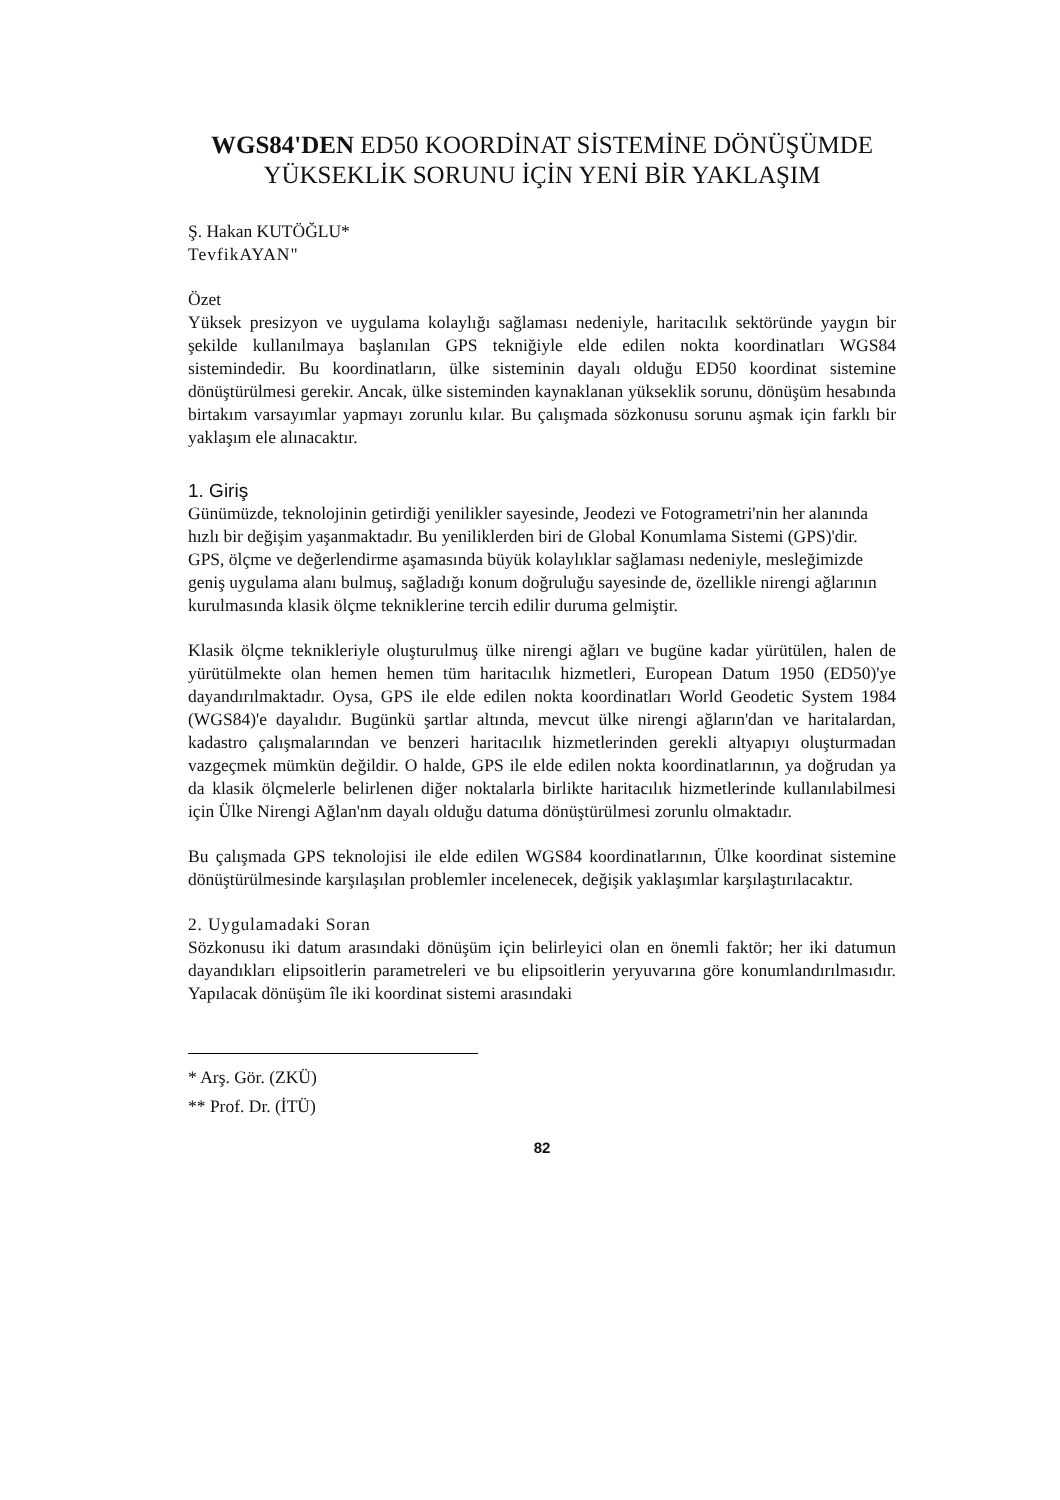WGS84'DEN ED50 KOORDİNAT SİSTEMİNE DÖNÜŞÜMDE YÜKSEKLİK SORUNU İÇİN YENİ BİR YAKLAŞIM
Ş. Hakan KUTÖĞLU*
TevfikAYAN"
Özet
Yüksek presizyon ve uygulama kolaylığı sağlaması nedeniyle, haritacılık sektöründe yaygın bir şekilde kullanılmaya başlanılan GPS tekniğiyle elde edilen nokta koordinatları WGS84 sistemindedir. Bu koordinatların, ülke sisteminin dayalı olduğu ED50 koordinat sistemine dönüştürülmesi gerekir. Ancak, ülke sisteminden kaynaklanan yükseklik sorunu, dönüşüm hesabında birtakım varsayımlar yapmayı zorunlu kılar. Bu çalışmada sözkonusu sorunu aşmak için farklı bir yaklaşım ele alınacaktır.
1. Giriş
Günümüzde, teknolojinin getirdiği yenilikler sayesinde, Jeodezi ve Fotogrametri'nin her alanında hızlı bir değişim yaşanmaktadır. Bu yeniliklerden biri de Global Konumlama Sistemi (GPS)'dir.
GPS, ölçme ve değerlendirme aşamasında büyük kolaylıklar sağlaması nedeniyle, mesleğimizde geniş uygulama alanı bulmuş, sağladığı konum doğruluğu sayesinde de, özellikle nirengi ağlarının kurulmasında klasik ölçme tekniklerine tercih edilir duruma gelmiştir.
Klasik ölçme teknikleriyle oluşturulmuş ülke nirengi ağları ve bugüne kadar yürütülen, halen de yürütülmekte olan hemen hemen tüm haritacılık hizmetleri, European Datum 1950 (ED50)'ye dayandırılmaktadır. Oysa, GPS ile elde edilen nokta koordinatları World Geodetic System 1984 (WGS84)'e dayalıdır. Bugünkü şartlar altında, mevcut ülke nirengi ağların'dan ve haritalardan, kadastro çalışmalarından ve benzeri haritacılık hizmetlerinden gerekli altyapıyı oluşturmadan vazgeçmek mümkün değildir. O halde, GPS ile elde edilen nokta koordinatlarının, ya doğrudan ya da klasik ölçmelerle belirlenen diğer noktalarla birlikte haritacılık hizmetlerinde kullanılabilmesi için Ülke Nirengi Ağlan'nm dayalı olduğu datuma dönüştürülmesi zorunlu olmaktadır.
Bu çalışmada GPS teknolojisi ile elde edilen WGS84 koordinatlarının, Ülke koordinat sistemine dönüştürülmesinde karşılaşılan problemler incelenecek, değişik yaklaşımlar karşılaştırılacaktır.
2. Uygulamadaki Soran
Sözkonusu iki datum arasındaki dönüşüm için belirleyici olan en önemli faktör; her iki datumun dayandıkları elipsoitlerin parametreleri ve bu elipsoitlerin yeryuvarına göre konumlandırılmasıdır. Yapılacak dönüşüm île iki koordinat sistemi arasındaki
* Arş. Gör. (ZKÜ)
** Prof. Dr. (İTÜ)
82